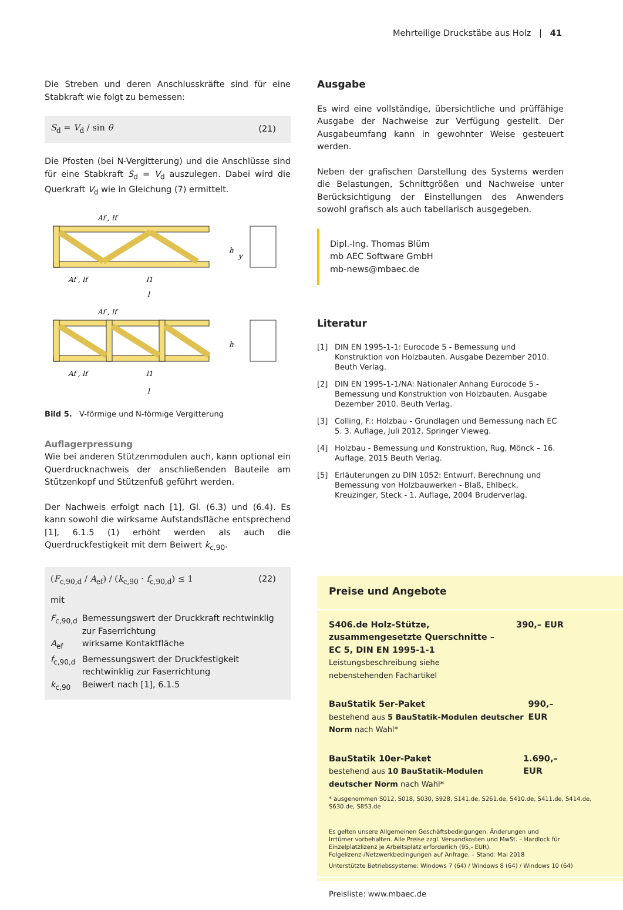Mehrteilige Druckstäbe aus Holz | 41
Die Streben und deren Anschlusskräfte sind für eine Stabkraft wie folgt zu bemessen:
S<sub>d</sub> = V<sub>d</sub> / sin θ (21)
Die Pfosten (bei N-Vergitterung) und die Anschlüsse sind für eine Stabkraft S<sub>d</sub> = V<sub>d</sub> auszulegen. Dabei wird die Querkraft V<sub>d</sub> wie in Gleichung (7) ermittelt.
Af , lf
Af , lf
l1
l
Af , lf
Af , lf
l1
l
h
y
h
Bild 5. V-förmige und N-förmige Vergitterung
Auflagerpressung
Wie bei anderen Stützenmodulen auch, kann optional ein Querdrucknachweis der anschließenden Bauteile am Stützenkopf und Stützenfuß geführt werden.
Der Nachweis erfolgt nach [1], Gl. (6.3) und (6.4). Es kann sowohl die wirksame Aufstandsfläche entsprechend [1], 6.1.5 (1) erhöht werden als auch die Querdruckfestigkeit mit dem Beiwert k<sub>c,90</sub>.
(F<sub>c,90,d</sub> / A<sub>ef</sub>) / (k<sub>c,90</sub> · f<sub>c,90,d</sub>) ≤ 1 (22)
mit
| F<sub>c,90,d</sub> | Bemessungswert der Druckkraft rechtwinklig zur Faserrichtung |
| A<sub>ef</sub> | wirksame Kontaktfläche |
| f<sub>c,90,d</sub> | Bemessungswert der Druckfestigkeit rechtwinklig zur Faserrichtung |
| k<sub>c,90</sub> | Beiwert nach [1], 6.1.5 |
Ausgabe
Es wird eine vollständige, übersichtliche und prüffähige Ausgabe der Nachweise zur Verfügung gestellt. Der Ausgabeumfang kann in gewohnter Weise gesteuert werden.
Neben der grafischen Darstellung des Systems werden die Belastungen, Schnittgrößen und Nachweise unter Berücksichtigung der Einstellungen des Anwenders sowohl grafisch als auch tabellarisch ausgegeben.
Dipl.-Ing. Thomas Blüm
mb AEC Software GmbH
mb-news@mbaec.de
Literatur
[1] DIN EN 1995-1-1: Eurocode 5 - Bemessung und Konstruktion von Holzbauten. Ausgabe Dezember 2010. Beuth Verlag.
[2] DIN EN 1995-1-1/NA: Nationaler Anhang Eurocode 5 - Bemessung und Konstruktion von Holzbauten. Ausgabe Dezember 2010. Beuth Verlag.
[3] Colling, F.: Holzbau - Grundlagen und Bemessung nach EC 5. 3. Auflage, Juli 2012. Springer Vieweg.
[4] Holzbau - Bemessung und Konstruktion, Rug, Mönck – 16. Auflage, 2015 Beuth Verlag.
[5] Erläuterungen zu DIN 1052: Entwurf, Berechnung und Bemessung von Holzbauwerken - Blaß, Ehlbeck, Kreuzinger, Steck - 1. Auflage, 2004 Bruderverlag.
Preise und Angebote
S406.de Holz-Stütze,
zusammengesetzte Querschnitte –
EC 5, DIN EN 1995-1-1
Leistungsbeschreibung siehe
nebenstehenden Fachartikel
390,– EUR
BauStatik 5er-Paket
bestehend aus 5 BauStatik-Modulen deutscher Norm nach Wahl*
990,– EUR
BauStatik 10er-Paket
bestehend aus 10 BauStatik-Modulen deutscher Norm nach Wahl*
1.690,– EUR
* ausgenommen S012, S018, S030, S928, S141.de, S261.de, S410.de, S411.de, S414.de, S630.de, S853.de
Es gelten unsere Allgemeinen Geschäftsbedingungen. Änderungen und Irrtümer vorbehalten. Alle Preise zzgl. Versandkosten und MwSt. – Hardlock für Einzelplatzlizenz je Arbeitsplatz erforderlich (95,- EUR). Folgelizenz-/Netzwerkbedingungen auf Anfrage. – Stand: Mai 2018
Unterstützte Betriebssysteme: Windows 7 (64) / Windows 8 (64) / Windows 10 (64)
Preisliste: www.mbaec.de